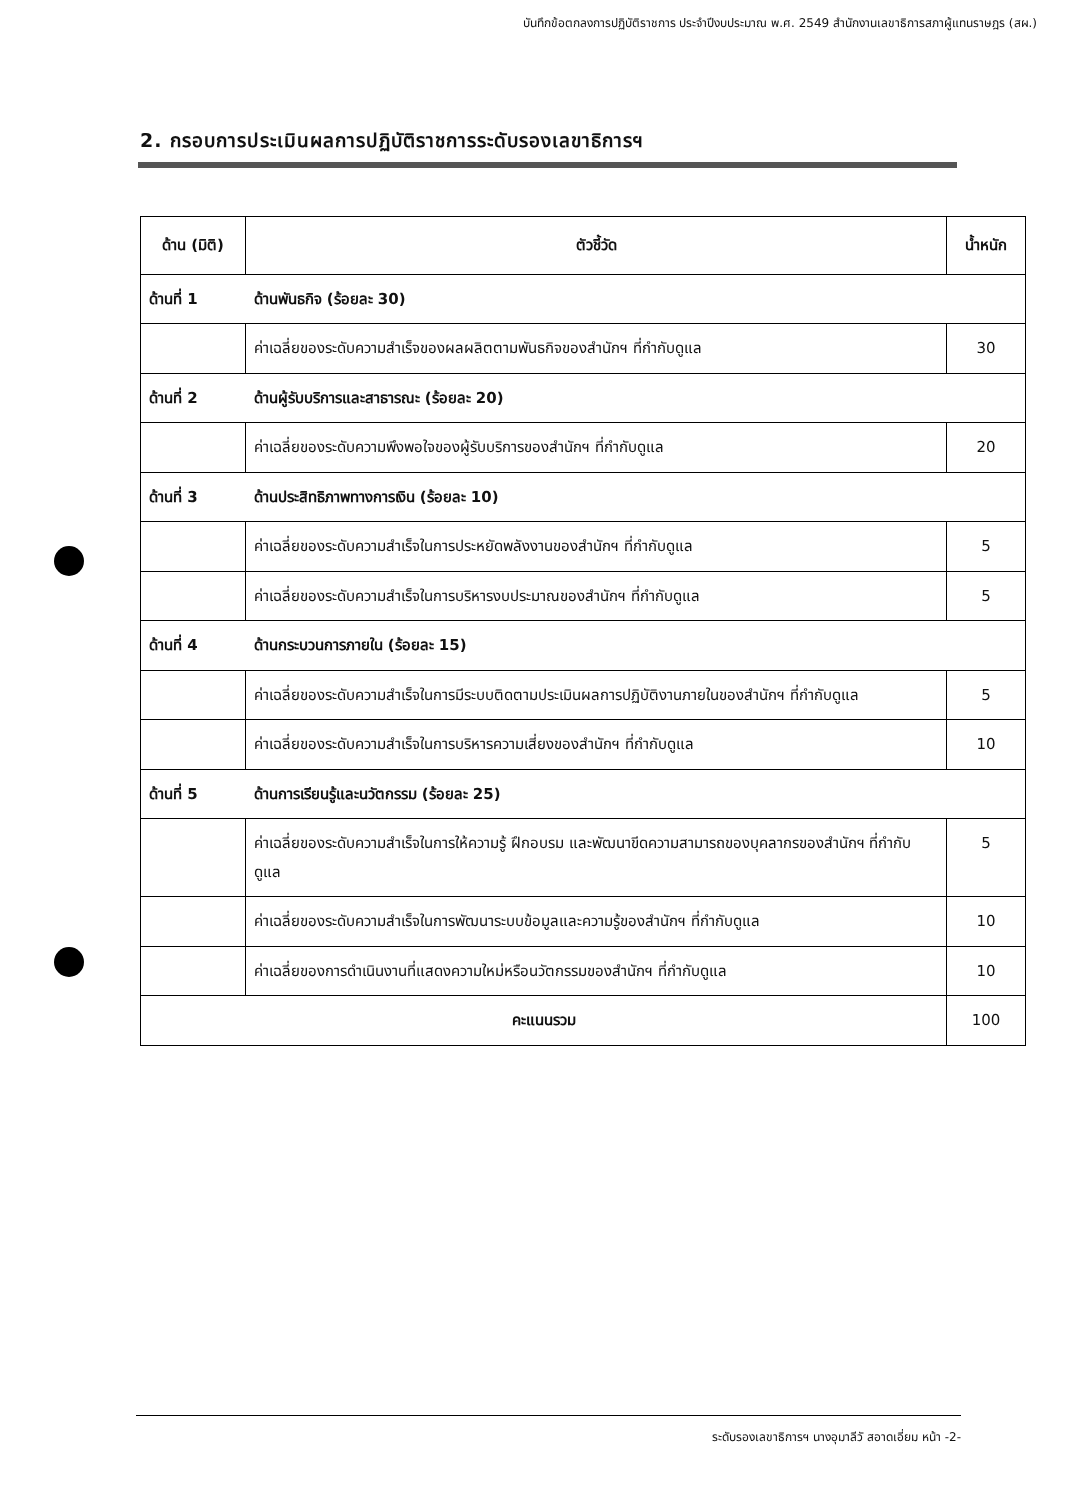บันทึกข้อตกลงการปฏิบัติราชการ ประจำปีงบประมาณ พ.ศ. 2549 สำนักงานเลขาธิการสภาผู้แทนราษฎร (สผ.)
2. กรอบการประเมินผลการปฏิบัติราชการระดับรองเลขาธิการฯ
| ด้าน (มิติ) | ตัวชี้วัด | น้ำหนัก |
| --- | --- | --- |
| ด้านที่ 1 | ด้านพันธกิจ (ร้อยละ 30) | |
| | ค่าเฉลี่ยของระดับความสำเร็จของผลผลิตตามพันธกิจของสำนักฯ ที่กำกับดูแล | 30 |
| ด้านที่ 2 | ด้านผู้รับบริการและสาธารณะ (ร้อยละ 20) | |
| | ค่าเฉลี่ยของระดับความพึงพอใจของผู้รับบริการของสำนักฯ ที่กำกับดูแล | 20 |
| ด้านที่ 3 | ด้านประสิทธิภาพทางการเงิน (ร้อยละ 10) | |
| | ค่าเฉลี่ยของระดับความสำเร็จในการประหยัดพลังงานของสำนักฯ ที่กำกับดูแล | 5 |
| | ค่าเฉลี่ยของระดับความสำเร็จในการบริหารงบประมาณของสำนักฯ ที่กำกับดูแล | 5 |
| ด้านที่ 4 | ด้านกระบวนการภายใน (ร้อยละ 15) | |
| | ค่าเฉลี่ยของระดับความสำเร็จในการมีระบบติดตามประเมินผลการปฏิบัติงานภายในของสำนักฯ ที่กำกับดูแล | 5 |
| | ค่าเฉลี่ยของระดับความสำเร็จในการบริหารความเสี่ยงของสำนักฯ ที่กำกับดูแล | 10 |
| ด้านที่ 5 | ด้านการเรียนรู้และนวัตกรรม (ร้อยละ 25) | |
| | ค่าเฉลี่ยของระดับความสำเร็จในการให้ความรู้ ฝึกอบรม และพัฒนาขีดความสามารถของบุคลากรของสำนักฯ ที่กำกับดูแล | 5 |
| | ค่าเฉลี่ยของระดับความสำเร็จในการพัฒนาระบบข้อมูลและความรู้ของสำนักฯ ที่กำกับดูแล | 10 |
| | ค่าเฉลี่ยของการดำเนินงานที่แสดงความใหม่หรือนวัตกรรมของสำนักฯ ที่กำกับดูแล | 10 |
| คะแนนรวม | | 100 |
ระดับรองเลขาธิการฯ นางอุมาลีวั สอาดเอี่ยม หน้า -2-